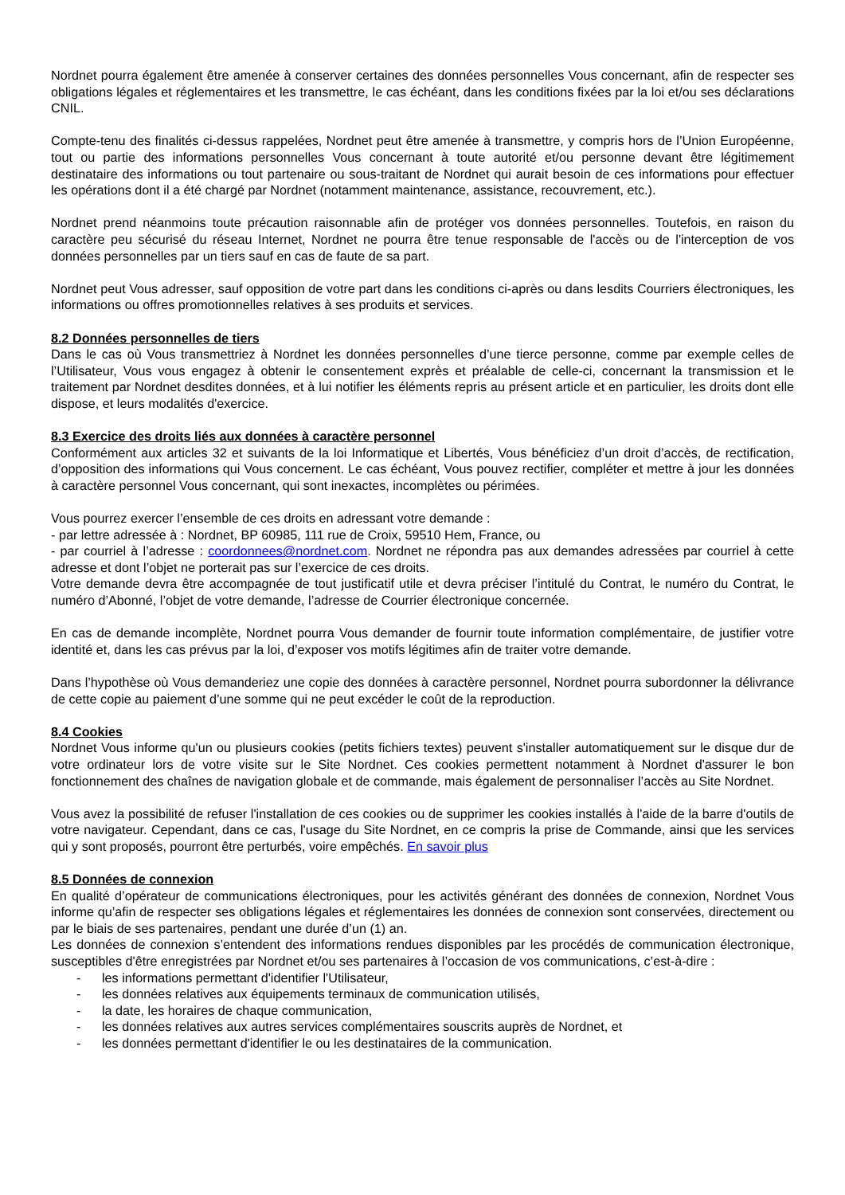Nordnet pourra également être amenée à conserver certaines des données personnelles Vous concernant, afin de respecter ses obligations légales et réglementaires et les transmettre, le cas échéant, dans les conditions fixées par la loi et/ou ses déclarations CNIL.
Compte-tenu des finalités ci-dessus rappelées, Nordnet peut être amenée à transmettre, y compris hors de l’Union Européenne, tout ou partie des informations personnelles Vous concernant à toute autorité et/ou personne devant être légitimement destinataire des informations ou tout partenaire ou sous-traitant de Nordnet qui aurait besoin de ces informations pour effectuer les opérations dont il a été chargé par Nordnet (notamment maintenance, assistance, recouvrement, etc.).
Nordnet prend néanmoins toute précaution raisonnable afin de protéger vos données personnelles. Toutefois, en raison du caractère peu sécurisé du réseau Internet, Nordnet ne pourra être tenue responsable de l'accès ou de l'interception de vos données personnelles par un tiers sauf en cas de faute de sa part.
Nordnet peut Vous adresser, sauf opposition de votre part dans les conditions ci-après ou dans lesdits Courriers électroniques, les informations ou offres promotionnelles relatives à ses produits et services.
8.2 Données personnelles de tiers
Dans le cas où Vous transmettriez à Nordnet les données personnelles d’une tierce personne, comme par exemple celles de l’Utilisateur, Vous vous engagez à obtenir le consentement exprès et préalable de celle-ci, concernant la transmission et le traitement par Nordnet desdites données, et à lui notifier les éléments repris au présent article et en particulier, les droits dont elle dispose, et leurs modalités d'exercice.
8.3 Exercice des droits liés aux données à caractère personnel
Conformément aux articles 32 et suivants de la loi Informatique et Libertés, Vous bénéficiez d’un droit d’accès, de rectification, d’opposition des informations qui Vous concernent. Le cas échéant, Vous pouvez rectifier, compléter et mettre à jour les données à caractère personnel Vous concernant, qui sont inexactes, incomplètes ou périmées.
Vous pourrez exercer l’ensemble de ces droits en adressant votre demande :
- par lettre adressée à : Nordnet, BP 60985, 111 rue de Croix, 59510 Hem, France, ou
- par courriel à l’adresse : coordonnees@nordnet.com. Nordnet ne répondra pas aux demandes adressées par courriel à cette adresse et dont l’objet ne porterait pas sur l’exercice de ces droits.
Votre demande devra être accompagnée de tout justificatif utile et devra préciser l’intitulé du Contrat, le numéro du Contrat, le numéro d’Abonné, l’objet de votre demande, l’adresse de Courrier électronique concernée.
En cas de demande incomplète, Nordnet pourra Vous demander de fournir toute information complémentaire, de justifier votre identité et, dans les cas prévus par la loi, d’exposer vos motifs légitimes afin de traiter votre demande.
Dans l’hypothèse où Vous demanderiez une copie des données à caractère personnel, Nordnet pourra subordonner la délivrance de cette copie au paiement d’une somme qui ne peut excéder le coût de la reproduction.
8.4 Cookies
Nordnet Vous informe qu'un ou plusieurs cookies (petits fichiers textes) peuvent s'installer automatiquement sur le disque dur de votre ordinateur lors de votre visite sur le Site Nordnet. Ces cookies permettent notamment à Nordnet d'assurer le bon fonctionnement des chaînes de navigation globale et de commande, mais également de personnaliser l’accès au Site Nordnet.
Vous avez la possibilité de refuser l'installation de ces cookies ou de supprimer les cookies installés à l'aide de la barre d'outils de votre navigateur. Cependant, dans ce cas, l'usage du Site Nordnet, en ce compris la prise de Commande, ainsi que les services qui y sont proposés, pourront être perturbés, voire empêchés. En savoir plus
8.5 Données de connexion
En qualité d’opérateur de communications électroniques, pour les activités générant des données de connexion, Nordnet Vous informe qu’afin de respecter ses obligations légales et réglementaires les données de connexion sont conservées, directement ou par le biais de ses partenaires, pendant une durée d’un (1) an.
Les données de connexion s’entendent des informations rendues disponibles par les procédés de communication électronique, susceptibles d'être enregistrées par Nordnet et/ou ses partenaires à l’occasion de vos communications, c’est-à-dire :
- les informations permettant d'identifier l'Utilisateur,
- les données relatives aux équipements terminaux de communication utilisés,
- la date, les horaires de chaque communication,
- les données relatives aux autres services complémentaires souscrits auprès de Nordnet, et
- les données permettant d'identifier le ou les destinataires de la communication.